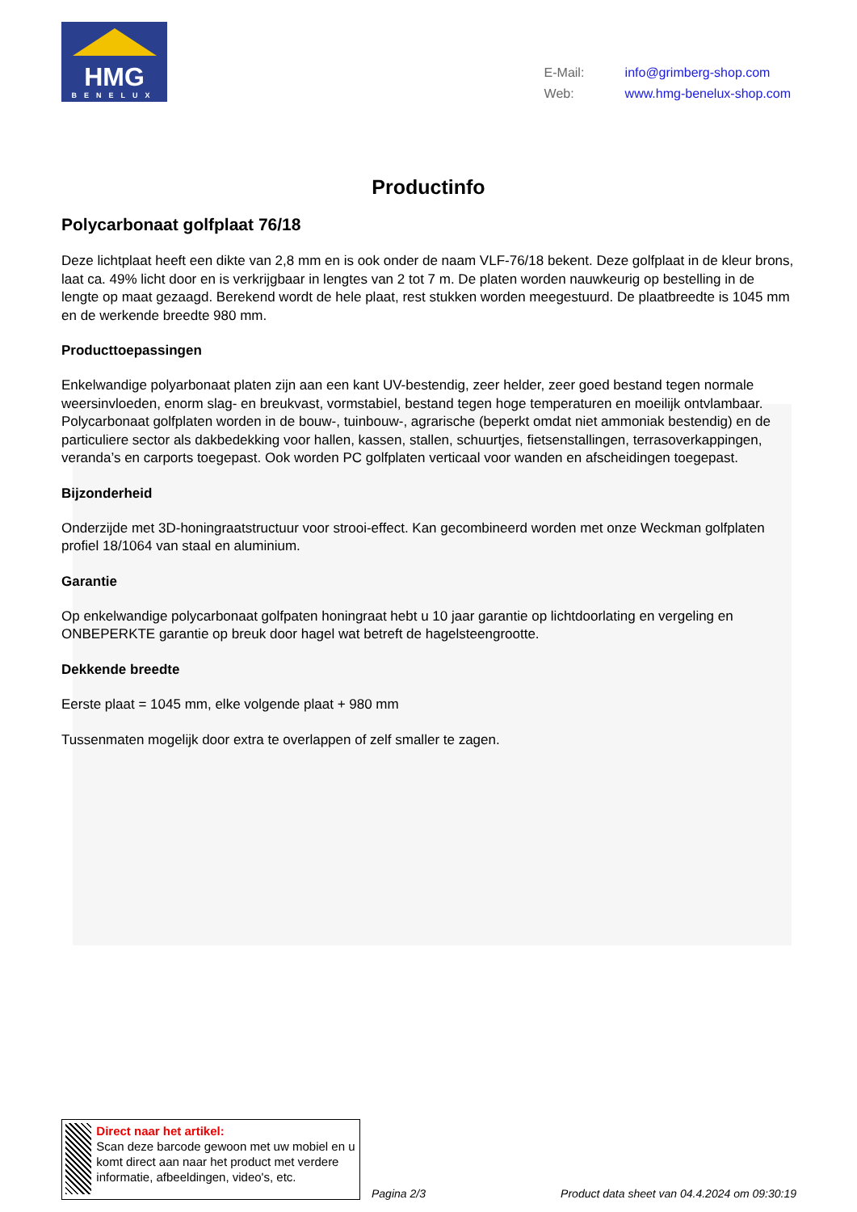HMG
BENELUX
E-Mail: info@grimberg-shop.com
Web: www.hmg-benelux-shop.com
Productinfo
Polycarbonaat golfplaat 76/18
Deze lichtplaat heeft een dikte van 2,8 mm en is ook onder de naam VLF-76/18 bekent. Deze golfplaat in de kleur brons, laat ca. 49% licht door en is verkrijgbaar in lengtes van 2 tot 7 m. De platen worden nauwkeurig op bestelling in de lengte op maat gezaagd. Berekend wordt de hele plaat, rest stukken worden meegestuurd. De plaatbreedte is 1045 mm en de werkende breedte 980 mm.
Producttoepassingen
Enkelwandige polyarbonaat platen zijn aan een kant UV-bestendig, zeer helder, zeer goed bestand tegen normale weersinvloeden, enorm slag- en breukvast, vormstabiel, bestand tegen hoge temperaturen en moeilijk ontvlambaar. Polycarbonaat golfplaten worden in de bouw-, tuinbouw-, agrarische (beperkt omdat niet ammoniak bestendig) en de particuliere sector als dakbedekking voor hallen, kassen, stallen, schuurtjes, fietsenstallingen, terrasoverkappingen, veranda’s en carports toegepast. Ook worden PC golfplaten verticaal voor wanden en afscheidingen toegepast.
Bijzonderheid
Onderzijde met 3D-honingraatstructuur voor strooi-effect. Kan gecombineerd worden met onze Weckman golfplaten profiel 18/1064 van staal en aluminium.
Garantie
Op enkelwandige polycarbonaat golfpaten honingraat hebt u 10 jaar garantie op lichtdoorlating en vergeling en ONBEPERKTE garantie op breuk door hagel wat betreft de hagelsteengrootte.
Dekkende breedte
Eerste plaat = 1045 mm, elke volgende plaat + 980 mm
Tussenmaten mogelijk door extra te overlappen of zelf smaller te zagen.
Direct naar het artikel:
Scan deze barcode gewoon met uw mobiel en u komt direct aan naar het product met verdere informatie, afbeeldingen, video's, etc.
Pagina 2/3
Product data sheet van 04.4.2024 om 09:30:19